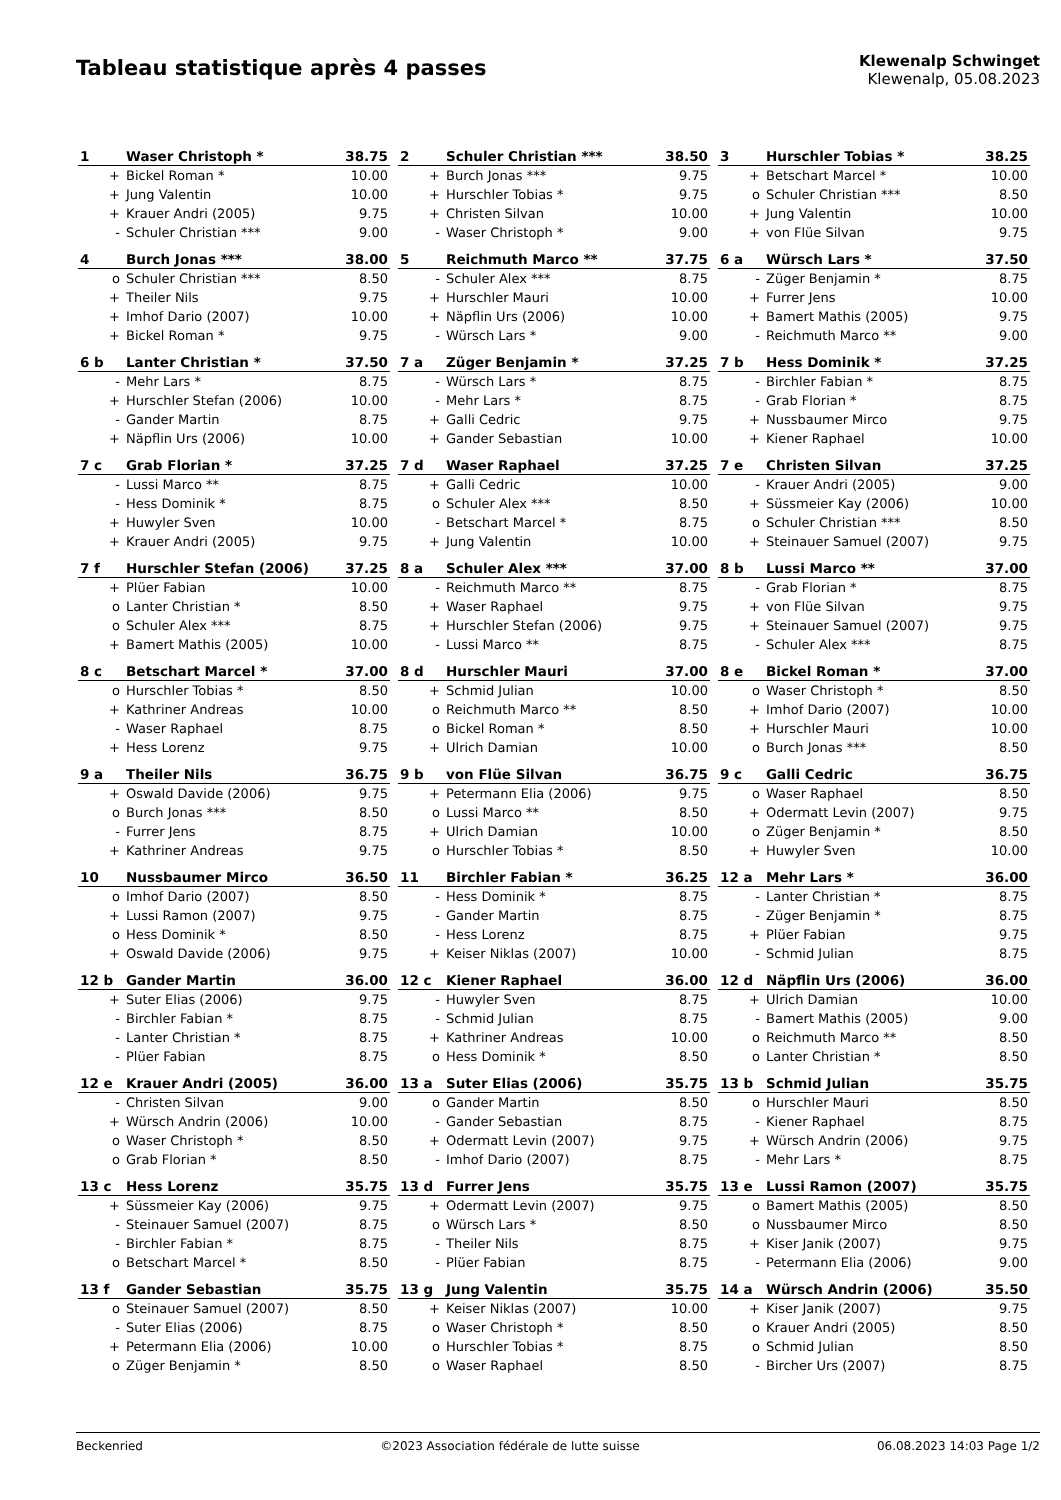Tableau statistique après 4 passes
Klewenalp Schwinget
Klewenalp, 05.08.2023
| 1 | Waser Christoph * | 38.75 |
| --- | --- | --- |
| + | Bickel Roman * | 10.00 |
| + | Jung Valentin | 10.00 |
| + | Krauer Andri (2005) | 9.75 |
| - | Schuler Christian *** | 9.00 |
| 2 | Schuler Christian *** | 38.50 |
| --- | --- | --- |
| + | Burch Jonas *** | 9.75 |
| + | Hurschler Tobias * | 9.75 |
| + | Christen Silvan | 10.00 |
| - | Waser Christoph * | 9.00 |
| 3 | Hurschler Tobias * | 38.25 |
| --- | --- | --- |
| + | Betschart Marcel * | 10.00 |
| o | Schuler Christian *** | 8.50 |
| + | Jung Valentin | 10.00 |
| + | von Flüe Silvan | 9.75 |
| 4 | Burch Jonas *** | 38.00 |
| --- | --- | --- |
| o | Schuler Christian *** | 8.50 |
| + | Theiler Nils | 9.75 |
| + | Imhof Dario (2007) | 10.00 |
| + | Bickel Roman * | 9.75 |
| 5 | Reichmuth Marco ** | 37.75 |
| --- | --- | --- |
| - | Schuler Alex *** | 8.75 |
| + | Hurschler Mauri | 10.00 |
| + | Näpflin Urs (2006) | 10.00 |
| - | Würsch Lars * | 9.00 |
| 6 a | Würsch Lars * | 37.50 |
| --- | --- | --- |
| - | Züger Benjamin * | 8.75 |
| + | Furrer Jens | 10.00 |
| + | Bamert Mathis (2005) | 9.75 |
| - | Reichmuth Marco ** | 9.00 |
| 6 b | Lanter Christian * | 37.50 |
| --- | --- | --- |
| - | Mehr Lars * | 8.75 |
| + | Hurschler Stefan (2006) | 10.00 |
| - | Gander Martin | 8.75 |
| + | Näpflin Urs (2006) | 10.00 |
| 7 a | Züger Benjamin * | 37.25 |
| --- | --- | --- |
| - | Würsch Lars * | 8.75 |
| - | Mehr Lars * | 8.75 |
| + | Galli Cedric | 9.75 |
| + | Gander Sebastian | 10.00 |
| 7 b | Hess Dominik * | 37.25 |
| --- | --- | --- |
| - | Birchler Fabian * | 8.75 |
| - | Grab Florian * | 8.75 |
| + | Nussbaumer Mirco | 9.75 |
| + | Kiener Raphael | 10.00 |
| 7 c | Grab Florian * | 37.25 |
| --- | --- | --- |
| - | Lussi Marco ** | 8.75 |
| - | Hess Dominik * | 8.75 |
| + | Huwyler Sven | 10.00 |
| + | Krauer Andri (2005) | 9.75 |
| 7 d | Waser Raphael | 37.25 |
| --- | --- | --- |
| + | Galli Cedric | 10.00 |
| o | Schuler Alex *** | 8.50 |
| - | Betschart Marcel * | 8.75 |
| + | Jung Valentin | 10.00 |
| 7 e | Christen Silvan | 37.25 |
| --- | --- | --- |
| - | Krauer Andri (2005) | 9.00 |
| + | Süssmeier Kay (2006) | 10.00 |
| o | Schuler Christian *** | 8.50 |
| + | Steinauer Samuel (2007) | 9.75 |
| 7 f | Hurschler Stefan (2006) | 37.25 |
| --- | --- | --- |
| + | Plüer Fabian | 10.00 |
| o | Lanter Christian * | 8.50 |
| o | Schuler Alex *** | 8.75 |
| + | Bamert Mathis (2005) | 10.00 |
| 8 a | Schuler Alex *** | 37.00 |
| --- | --- | --- |
| - | Reichmuth Marco ** | 8.75 |
| + | Waser Raphael | 9.75 |
| + | Hurschler Stefan (2006) | 9.75 |
| - | Lussi Marco ** | 8.75 |
| 8 b | Lussi Marco ** | 37.00 |
| --- | --- | --- |
| - | Grab Florian * | 8.75 |
| + | von Flüe Silvan | 9.75 |
| + | Steinauer Samuel (2007) | 9.75 |
| - | Schuler Alex *** | 8.75 |
| 8 c | Betschart Marcel * | 37.00 |
| --- | --- | --- |
| o | Hurschler Tobias * | 8.50 |
| + | Kathriner Andreas | 10.00 |
| - | Waser Raphael | 8.75 |
| + | Hess Lorenz | 9.75 |
| 8 d | Hurschler Mauri | 37.00 |
| --- | --- | --- |
| + | Schmid Julian | 10.00 |
| o | Reichmuth Marco ** | 8.50 |
| o | Bickel Roman * | 8.50 |
| + | Ulrich Damian | 10.00 |
| 8 e | Bickel Roman * | 37.00 |
| --- | --- | --- |
| o | Waser Christoph * | 8.50 |
| + | Imhof Dario (2007) | 10.00 |
| + | Hurschler Mauri | 10.00 |
| o | Burch Jonas *** | 8.50 |
| 9 a | Theiler Nils | 36.75 |
| --- | --- | --- |
| + | Oswald Davide (2006) | 9.75 |
| o | Burch Jonas *** | 8.50 |
| - | Furrer Jens | 8.75 |
| + | Kathriner Andreas | 9.75 |
| 9 b | von Flüe Silvan | 36.75 |
| --- | --- | --- |
| + | Petermann Elia (2006) | 9.75 |
| o | Lussi Marco ** | 8.50 |
| + | Ulrich Damian | 10.00 |
| o | Hurschler Tobias * | 8.50 |
| 9 c | Galli Cedric | 36.75 |
| --- | --- | --- |
| o | Waser Raphael | 8.50 |
| + | Odermatt Levin (2007) | 9.75 |
| o | Züger Benjamin * | 8.50 |
| + | Huwyler Sven | 10.00 |
| 10 | Nussbaumer Mirco | 36.50 |
| --- | --- | --- |
| o | Imhof Dario (2007) | 8.50 |
| + | Lussi Ramon (2007) | 9.75 |
| o | Hess Dominik * | 8.50 |
| + | Oswald Davide (2006) | 9.75 |
| 11 | Birchler Fabian * | 36.25 |
| --- | --- | --- |
| - | Hess Dominik * | 8.75 |
| - | Gander Martin | 8.75 |
| - | Hess Lorenz | 8.75 |
| + | Keiser Niklas (2007) | 10.00 |
| 12 a | Mehr Lars * | 36.00 |
| --- | --- | --- |
| - | Lanter Christian * | 8.75 |
| - | Züger Benjamin * | 8.75 |
| + | Plüer Fabian | 9.75 |
| - | Schmid Julian | 8.75 |
| 12 b | Gander Martin | 36.00 |
| --- | --- | --- |
| + | Suter Elias (2006) | 9.75 |
| - | Birchler Fabian * | 8.75 |
| - | Lanter Christian * | 8.75 |
| - | Plüer Fabian | 8.75 |
| 12 c | Kiener Raphael | 36.00 |
| --- | --- | --- |
| - | Huwyler Sven | 8.75 |
| - | Schmid Julian | 8.75 |
| + | Kathriner Andreas | 10.00 |
| o | Hess Dominik * | 8.50 |
| 12 d | Näpflin Urs (2006) | 36.00 |
| --- | --- | --- |
| + | Ulrich Damian | 10.00 |
| - | Bamert Mathis (2005) | 9.00 |
| o | Reichmuth Marco ** | 8.50 |
| o | Lanter Christian * | 8.50 |
| 12 e | Krauer Andri (2005) | 36.00 |
| --- | --- | --- |
| - | Christen Silvan | 9.00 |
| + | Würsch Andrin (2006) | 10.00 |
| o | Waser Christoph * | 8.50 |
| o | Grab Florian * | 8.50 |
| 13 a | Suter Elias (2006) | 35.75 |
| --- | --- | --- |
| o | Gander Martin | 8.50 |
| - | Gander Sebastian | 8.75 |
| + | Odermatt Levin (2007) | 9.75 |
| - | Imhof Dario (2007) | 8.75 |
| 13 b | Schmid Julian | 35.75 |
| --- | --- | --- |
| o | Hurschler Mauri | 8.50 |
| - | Kiener Raphael | 8.75 |
| + | Würsch Andrin (2006) | 9.75 |
| - | Mehr Lars * | 8.75 |
| 13 c | Hess Lorenz | 35.75 |
| --- | --- | --- |
| + | Süssmeier Kay (2006) | 9.75 |
| - | Steinauer Samuel (2007) | 8.75 |
| - | Birchler Fabian * | 8.75 |
| o | Betschart Marcel * | 8.50 |
| 13 d | Furrer Jens | 35.75 |
| --- | --- | --- |
| + | Odermatt Levin (2007) | 9.75 |
| o | Würsch Lars * | 8.50 |
| - | Theiler Nils | 8.75 |
| - | Plüer Fabian | 8.75 |
| 13 e | Lussi Ramon (2007) | 35.75 |
| --- | --- | --- |
| o | Bamert Mathis (2005) | 8.50 |
| o | Nussbaumer Mirco | 8.50 |
| + | Kiser Janik (2007) | 9.75 |
| - | Petermann Elia (2006) | 9.00 |
| 13 f | Gander Sebastian | 35.75 |
| --- | --- | --- |
| o | Steinauer Samuel (2007) | 8.50 |
| - | Suter Elias (2006) | 8.75 |
| + | Petermann Elia (2006) | 10.00 |
| o | Züger Benjamin * | 8.50 |
| 13 g | Jung Valentin | 35.75 |
| --- | --- | --- |
| + | Keiser Niklas (2007) | 10.00 |
| o | Waser Christoph * | 8.50 |
| o | Hurschler Tobias * | 8.75 |
| o | Waser Raphael | 8.50 |
| 14 a | Würsch Andrin (2006) | 35.50 |
| --- | --- | --- |
| + | Kiser Janik (2007) | 9.75 |
| o | Krauer Andri (2005) | 8.50 |
| o | Schmid Julian | 8.50 |
| - | Bircher Urs (2007) | 8.75 |
Beckenried ©2023 Association fédérale de lutte suisse 06.08.2023 14:03 Page 1/2